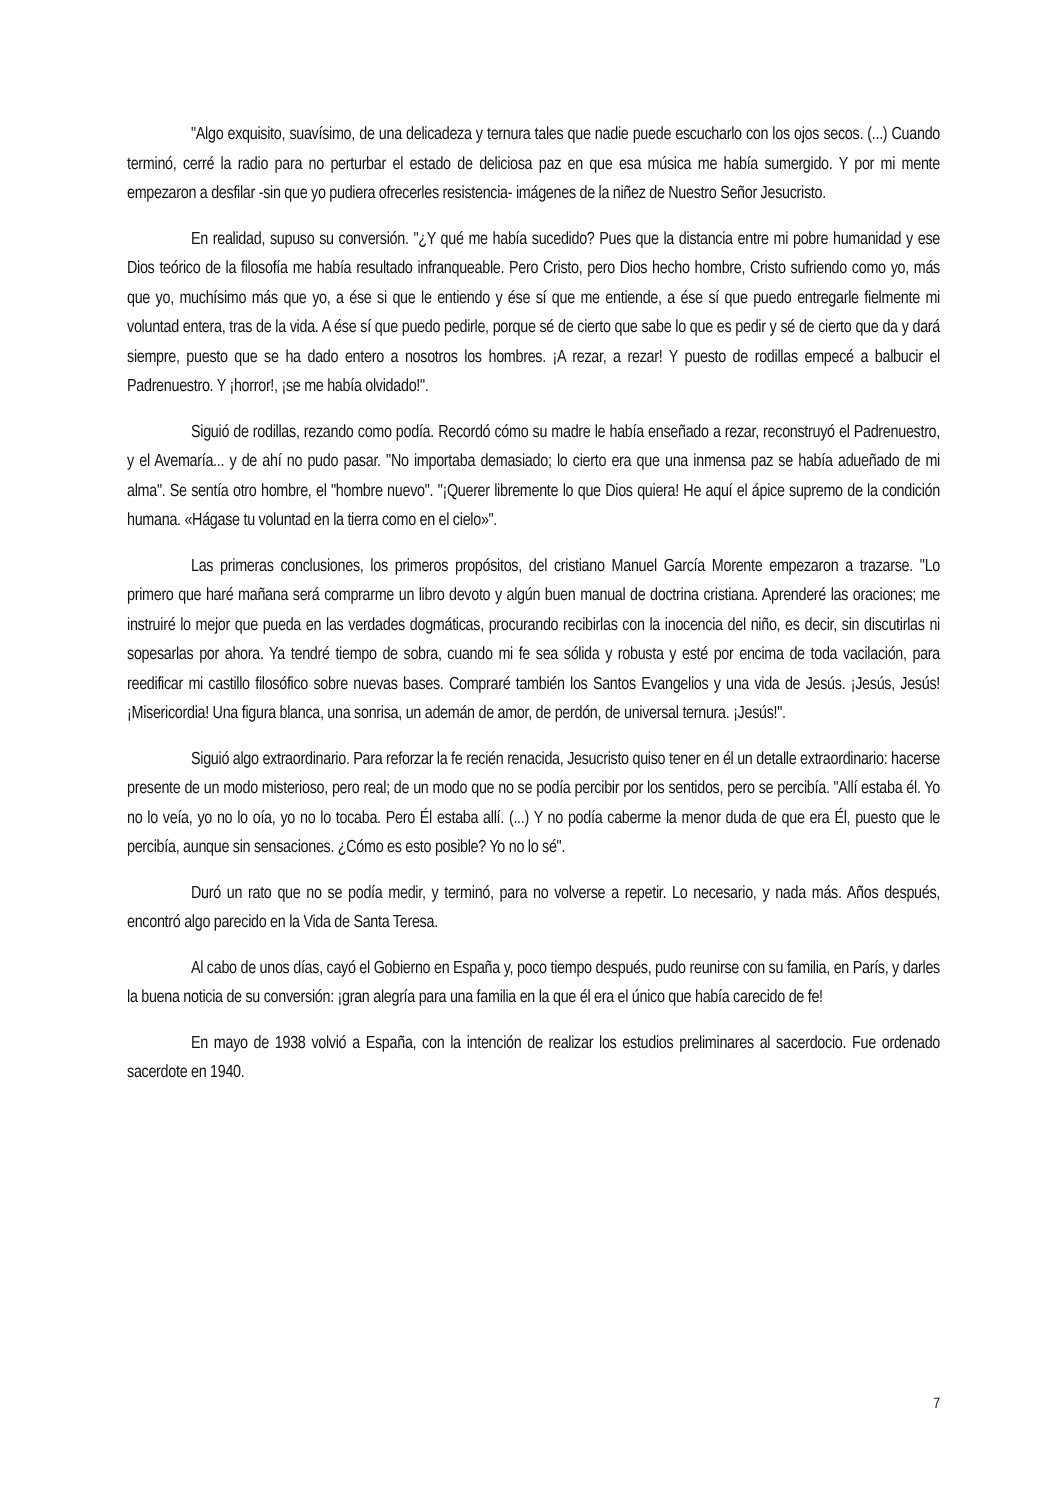"Algo exquisito, suavísimo, de una delicadeza y ternura tales que nadie puede escucharlo con los ojos secos. (...) Cuando terminó, cerré la radio para no perturbar el estado de deliciosa paz en que esa música me había sumergido. Y por mi mente empezaron a desfilar -sin que yo pudiera ofrecerles resistencia- imágenes de la niñez de Nuestro Señor Jesucristo.
En realidad, supuso su conversión. "¿Y qué me había sucedido? Pues que la distancia entre mi pobre humanidad y ese Dios teórico de la filosofía me había resultado infranqueable. Pero Cristo, pero Dios hecho hombre, Cristo sufriendo como yo, más que yo, muchísimo más que yo, a ése si que le entiendo y ése sí que me entiende, a ése sí que puedo entregarle fielmente mi voluntad entera, tras de la vida. A ése sí que puedo pedirle, porque sé de cierto que sabe lo que es pedir y sé de cierto que da y dará siempre, puesto que se ha dado entero a nosotros los hombres. ¡A rezar, a rezar! Y puesto de rodillas empecé a balbucir el Padrenuestro. Y ¡horror!, ¡se me había olvidado!".
Siguió de rodillas, rezando como podía. Recordó cómo su madre le había enseñado a rezar, reconstruyó el Padrenuestro, y el Avemaría... y de ahí no pudo pasar. "No importaba demasiado; lo cierto era que una inmensa paz se había adueñado de mi alma". Se sentía otro hombre, el "hombre nuevo". "¡Querer libremente lo que Dios quiera! He aquí el ápice supremo de la condición humana. «Hágase tu voluntad en la tierra como en el cielo»".
Las primeras conclusiones, los primeros propósitos, del cristiano Manuel García Morente empezaron a trazarse. "Lo primero que haré mañana será comprarme un libro devoto y algún buen manual de doctrina cristiana. Aprenderé las oraciones; me instruiré lo mejor que pueda en las verdades dogmáticas, procurando recibirlas con la inocencia del niño, es decir, sin discutirlas ni sopesarlas por ahora. Ya tendré tiempo de sobra, cuando mi fe sea sólida y robusta y esté por encima de toda vacilación, para reedificar mi castillo filosófico sobre nuevas bases. Compraré también los Santos Evangelios y una vida de Jesús. ¡Jesús, Jesús! ¡Misericordia! Una figura blanca, una sonrisa, un ademán de amor, de perdón, de universal ternura. ¡Jesús!".
Siguió algo extraordinario. Para reforzar la fe recién renacida, Jesucristo quiso tener en él un detalle extraordinario: hacerse presente de un modo misterioso, pero real; de un modo que no se podía percibir por los sentidos, pero se percibía. "Allí estaba él. Yo no lo veía, yo no lo oía, yo no lo tocaba. Pero Él estaba allí. (...) Y no podía caberme la menor duda de que era Él, puesto que le percibía, aunque sin sensaciones. ¿Cómo es esto posible? Yo no lo sé".
Duró un rato que no se podía medir, y terminó, para no volverse a repetir. Lo necesario, y nada más. Años después, encontró algo parecido en la Vida de Santa Teresa.
Al cabo de unos días, cayó el Gobierno en España y, poco tiempo después, pudo reunirse con su familia, en París, y darles la buena noticia de su conversión: ¡gran alegría para una familia en la que él era el único que había carecido de fe!
En mayo de 1938 volvió a España, con la intención de realizar los estudios preliminares al sacerdocio. Fue ordenado sacerdote en 1940.
7